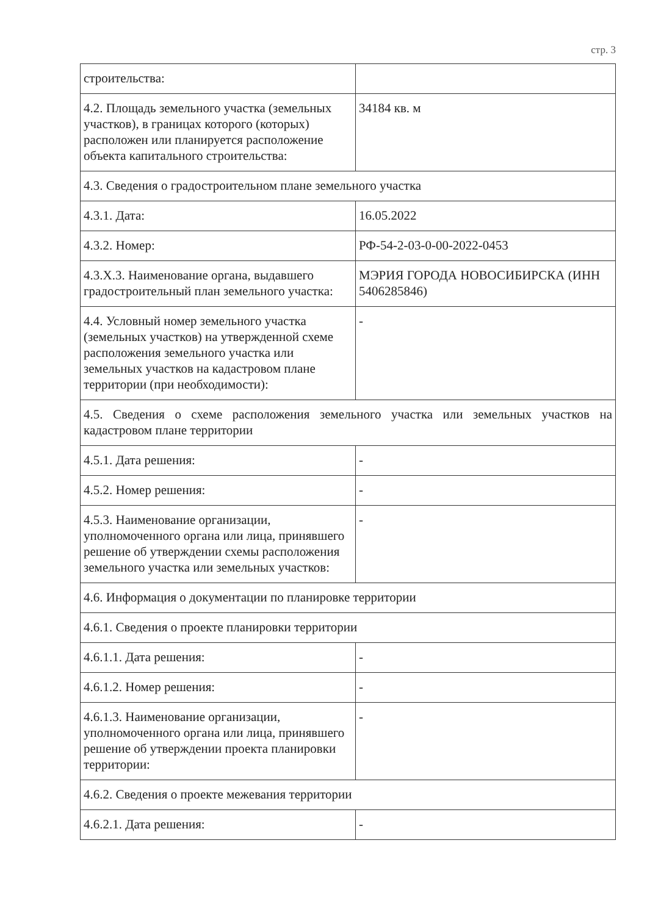стр. 3
| строительства: | |
| 4.2. Площадь земельного участка (земельных участков), в границах которого (которых) расположен или планируется расположение объекта капитального строительства: | 34184 кв. м |
| 4.3. Сведения о градостроительном плане земельного участка | |
| 4.3.1. Дата: | 16.05.2022 |
| 4.3.2. Номер: | РФ-54-2-03-0-00-2022-0453 |
| 4.3.Х.3. Наименование органа, выдавшего градостроительный план земельного участка: | МЭРИЯ ГОРОДА НОВОСИБИРСКА (ИНН 5406285846) |
| 4.4. Условный номер земельного участка (земельных участков) на утвержденной схеме расположения земельного участка или земельных участков на кадастровом плане территории (при необходимости): | - |
| 4.5. Сведения о схеме расположения земельного участка или земельных участков на кадастровом плане территории | |
| 4.5.1. Дата решения: | - |
| 4.5.2. Номер решения: | - |
| 4.5.3. Наименование организации, уполномоченного органа или лица, принявшего решение об утверждении схемы расположения земельного участка или земельных участков: | - |
| 4.6. Информация о документации по планировке территории | |
| 4.6.1. Сведения о проекте планировки территории | |
| 4.6.1.1. Дата решения: | - |
| 4.6.1.2. Номер решения: | - |
| 4.6.1.3. Наименование организации, уполномоченного органа или лица, принявшего решение об утверждении проекта планировки территории: | - |
| 4.6.2. Сведения о проекте межевания территории | |
| 4.6.2.1. Дата решения: | - |